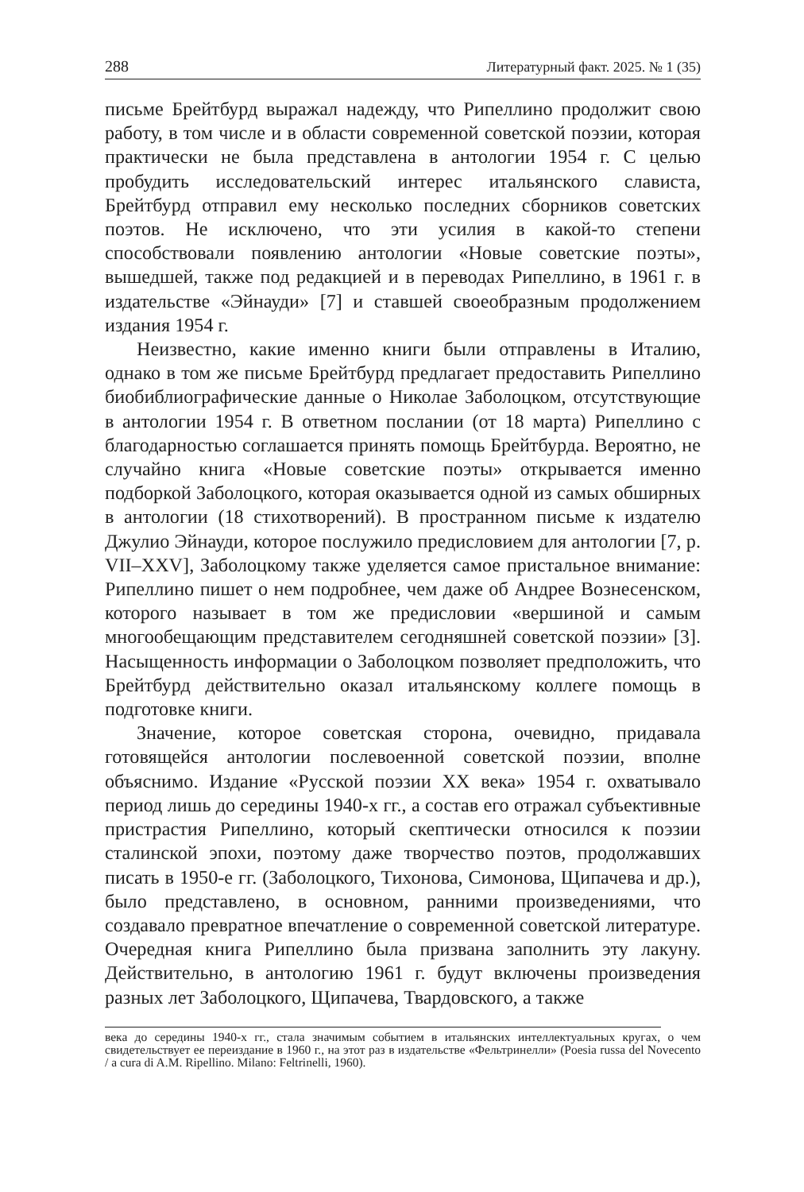288 Литературный факт. 2025. № 1 (35)
письме Брейтбурд выражал надежду, что Рипеллино продолжит свою работу, в том числе и в области современной советской поэзии, которая практически не была представлена в антологии 1954 г. С целью пробудить исследовательский интерес итальянского слависта, Брейтбурд отправил ему несколько последних сборников советских поэтов. Не исключено, что эти усилия в какой-то степени способствовали появлению антологии «Новые советские поэты», вышедшей, также под редакцией и в переводах Рипеллино, в 1961 г. в издательстве «Эйнауди» [7] и ставшей своеобразным продолжением издания 1954 г.
Неизвестно, какие именно книги были отправлены в Италию, однако в том же письме Брейтбурд предлагает предоставить Рипеллино биобиблиографические данные о Николае Заболоцком, отсутствующие в антологии 1954 г. В ответном послании (от 18 марта) Рипеллино с благодарностью соглашается принять помощь Брейтбурда. Вероятно, не случайно книга «Новые советские поэты» открывается именно подборкой Заболоцкого, которая оказывается одной из самых обширных в антологии (18 стихотворений). В пространном письме к издателю Джулио Эйнауди, которое послужило предисловием для антологии [7, p. VII–XXV], Заболоцкому также уделяется самое пристальное внимание: Рипеллино пишет о нем подробнее, чем даже об Андрее Вознесенском, которого называет в том же предисловии «вершиной и самым многообещающим представителем сегодняшней советской поэзии» [3]. Насыщенность информации о Заболоцком позволяет предположить, что Брейтбурд действительно оказал итальянскому коллеге помощь в подготовке книги.
Значение, которое советская сторона, очевидно, придавала готовящейся антологии послевоенной советской поэзии, вполне объяснимо. Издание «Русской поэзии XX века» 1954 г. охватывало период лишь до середины 1940-х гг., а состав его отражал субъективные пристрастия Рипеллино, который скептически относился к поэзии сталинской эпохи, поэтому даже творчество поэтов, продолжавших писать в 1950-е гг. (Заболоцкого, Тихонова, Симонова, Щипачева и др.), было представлено, в основном, ранними произведениями, что создавало превратное впечатление о современной советской литературе. Очередная книга Рипеллино была призвана заполнить эту лакуну. Действительно, в антологию 1961 г. будут включены произведения разных лет Заболоцкого, Щипачева, Твардовского, а также
века до середины 1940-х гг., стала значимым событием в итальянских интеллектуальных кругах, о чем свидетельствует ее переиздание в 1960 г., на этот раз в издательстве «Фельтринелли» (Poesia russa del Novecento / a cura di A.M. Ripellino. Milano: Feltrinelli, 1960).